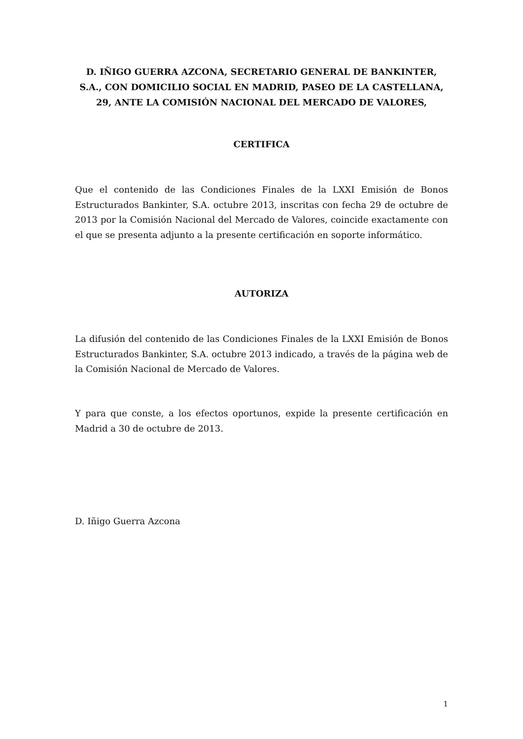D. IÑIGO GUERRA AZCONA, SECRETARIO GENERAL DE BANKINTER, S.A., CON DOMICILIO SOCIAL EN MADRID, PASEO DE LA CASTELLANA, 29, ANTE LA COMISIÓN NACIONAL DEL MERCADO DE VALORES,
CERTIFICA
Que el contenido de las Condiciones Finales de la LXXI Emisión de Bonos Estructurados Bankinter, S.A. octubre 2013, inscritas con fecha 29 de octubre de 2013 por la Comisión Nacional del Mercado de Valores, coincide exactamente con el que se presenta adjunto a la presente certificación en soporte informático.
AUTORIZA
La difusión del contenido de las Condiciones Finales de la LXXI Emisión de Bonos Estructurados Bankinter, S.A. octubre 2013 indicado, a través de la página web de la Comisión Nacional de Mercado de Valores.
Y para que conste, a los efectos oportunos, expide la presente certificación en Madrid a 30 de octubre de 2013.
D. Iñigo Guerra Azcona
1